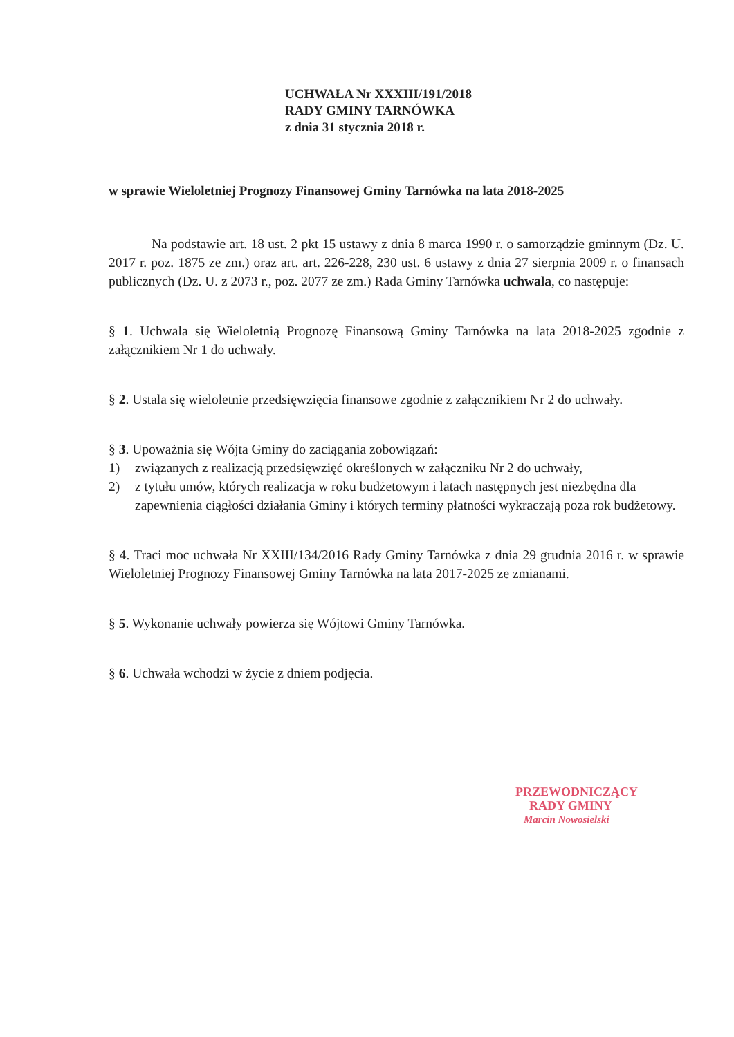UCHWAŁA Nr XXXIII/191/2018
RADY GMINY TARNÓWKA
z dnia 31 stycznia 2018 r.
w sprawie Wieloletniej Prognozy Finansowej Gminy Tarnówka na lata 2018-2025
Na podstawie art. 18 ust. 2 pkt 15 ustawy z dnia 8 marca 1990 r. o samorządzie gminnym (Dz. U. 2017 r. poz. 1875 ze zm.) oraz art. art. 226-228, 230 ust. 6 ustawy z dnia 27 sierpnia 2009 r. o finansach publicznych (Dz. U. z 2073 r., poz. 2077 ze zm.) Rada Gminy Tarnówka uchwala, co następuje:
§ 1. Uchwala się Wieloletnią Prognozę Finansową Gminy Tarnówka na lata 2018-2025 zgodnie z załącznikiem Nr 1 do uchwały.
§ 2. Ustala się wieloletnie przedsięwzięcia finansowe zgodnie z załącznikiem Nr 2 do uchwały.
§ 3. Upoważnia się Wójta Gminy do zaciągania zobowiązań:
1) związanych z realizacją przedsięwzięć określonych w załączniku Nr 2 do uchwały,
2) z tytułu umów, których realizacja w roku budżetowym i latach następnych jest niezbędna dla zapewnienia ciągłości działania Gminy i których terminy płatności wykraczają poza rok budżetowy.
§ 4. Traci moc uchwała Nr XXIII/134/2016 Rady Gminy Tarnówka z dnia 29 grudnia 2016 r. w sprawie Wieloletniej Prognozy Finansowej Gminy Tarnówka na lata 2017-2025 ze zmianami.
§ 5. Wykonanie uchwały powierza się Wójtowi Gminy Tarnówka.
§ 6. Uchwała wchodzi w życie z dniem podjęcia.
PRZEWODNICZĄCY
RADY GMINY
Marcin Nowosielski